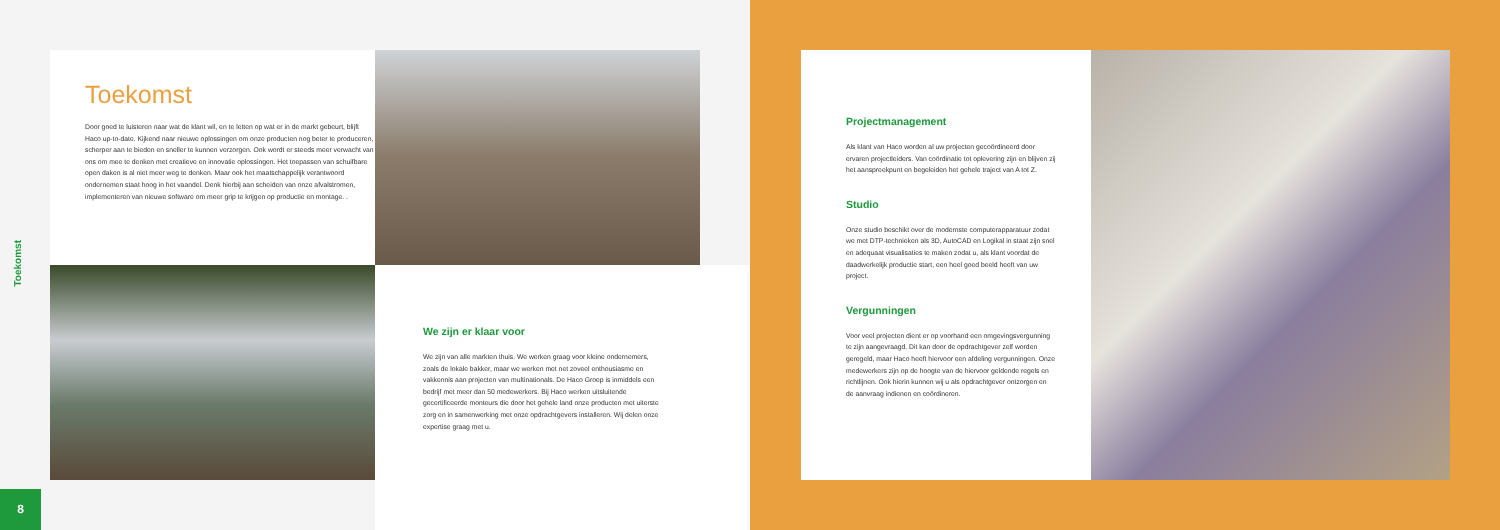Toekomst
Door goed te luisteren naar wat de klant wil, en te letten op wat er in de markt gebeurt, blijft Haco up-to-date. Kijkend naar nieuwe oplossingen om onze producten nog beter te produceren, scherper aan te bieden en sneller te kunnen verzorgen. Ook wordt er steeds meer verwacht van ons om mee te denken met creatieve en innovatie oplossingen. Het toepassen van schuifbare open daken is al niet meer weg te denken. Maar ook het maatschappelijk verantwoord ondernemen staat hoog in het vaandel. Denk hierbij aan scheiden van onze afvalstromen, implementeren van nieuwe software om meer grip te krijgen op productie en montage. .
We zijn er klaar voor
We zijn van alle markten thuis. We werken graag voor kleine ondernemers, zoals de lokale bakker, maar we werken met net zoveel enthousiasme en vakkennis aan projecten van multinationals. De Haco Groep is inmiddels een bedrijf met meer dan 50 medewerkers. Bij Haco werken uitsluitende gecertificeerde monteurs die door het gehele land onze producten met uiterste zorg en in samenwerking met onze opdrachtgevers installeren. Wij delen onze expertise graag met u.
Toekomst
8
Projectmanagement
Als klant van Haco worden al uw projecten gecoördineerd door ervaren projectleiders. Van coördinatie tot oplevering zijn en blijven zij het aanspreekpunt en begeleiden het gehele traject van A tot Z.
Studio
Onze studio beschikt over de modernste computerapparatuur zodat we met DTP-technieken als 3D, AutoCAD en Logikal in staat zijn snel en adequaat visualisaties te maken zodat u, als klant voordat de daadwerkelijk productie start, een heel goed beeld heeft van uw project.
Vergunningen
Voor veel projecten dient er op voorhand een omgevingsvergunning te zijn aangevraagd. Dit kan door de opdrachtgever zelf worden geregeld, maar Haco heeft hiervoor een afdeling vergunningen. Onze medewerkers zijn op de hoogte van de hiervoor geldende regels en richtlijnen. Ook hierin kunnen wij u als opdrachtgever ontzorgen en de aanvraag indienen en coördineren.